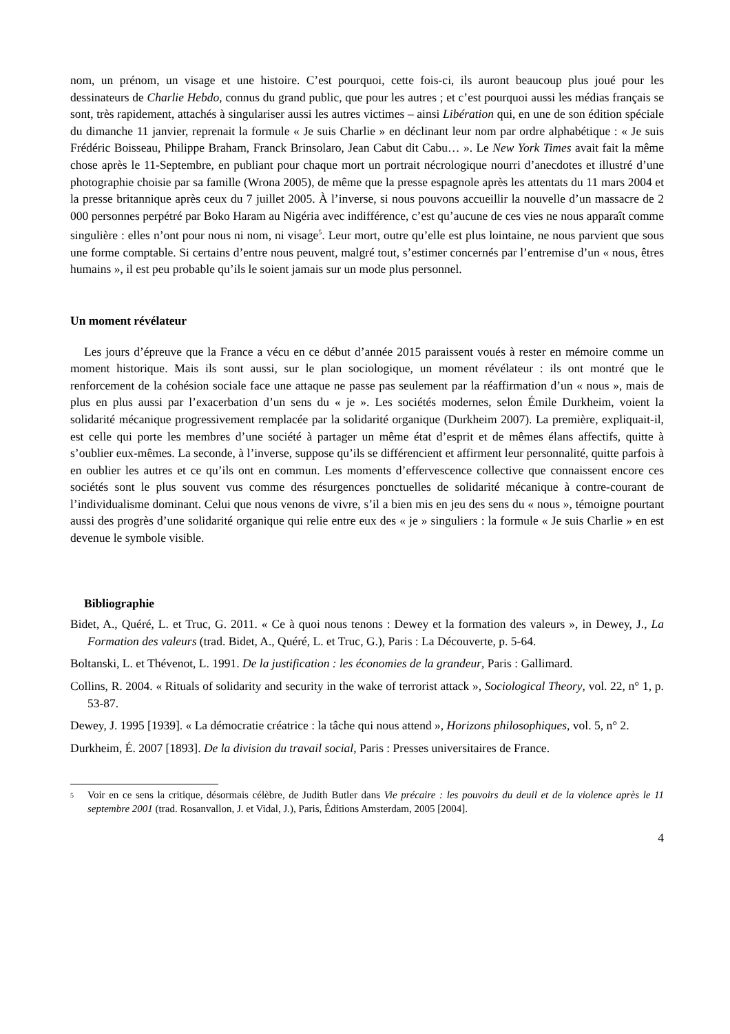nom, un prénom, un visage et une histoire. C’est pourquoi, cette fois-ci, ils auront beaucoup plus joué pour les dessinateurs de Charlie Hebdo, connus du grand public, que pour les autres ; et c’est pourquoi aussi les médias français se sont, très rapidement, attachés à singulariser aussi les autres victimes – ainsi Libération qui, en une de son édition spéciale du dimanche 11 janvier, reprenait la formule « Je suis Charlie » en déclinant leur nom par ordre alphabétique : « Je suis Frédéric Boisseau, Philippe Braham, Franck Brinsolaro, Jean Cabut dit Cabu… ». Le New York Times avait fait la même chose après le 11-Septembre, en publiant pour chaque mort un portrait nécrologique nourri d’anecdotes et illustré d’une photographie choisie par sa famille (Wrona 2005), de même que la presse espagnole après les attentats du 11 mars 2004 et la presse britannique après ceux du 7 juillet 2005. À l’inverse, si nous pouvons accueillir la nouvelle d’un massacre de 2 000 personnes perpétré par Boko Haram au Nigéria avec indifférence, c’est qu’aucune de ces vies ne nous apparaît comme singulière : elles n’ont pour nous ni nom, ni visage<sup>5</sup>. Leur mort, outre qu’elle est plus lointaine, ne nous parvient que sous une forme comptable. Si certains d’entre nous peuvent, malgré tout, s’estimer concernés par l’entremise d’un « nous, êtres humains », il est peu probable qu’ils le soient jamais sur un mode plus personnel.
Un moment révélateur
Les jours d’épreuve que la France a vécu en ce début d’année 2015 paraissent voués à rester en mémoire comme un moment historique. Mais ils sont aussi, sur le plan sociologique, un moment révélateur : ils ont montré que le renforcement de la cohésion sociale face une attaque ne passe pas seulement par la réaffirmation d’un « nous », mais de plus en plus aussi par l’exacerbation d’un sens du « je ». Les sociétés modernes, selon Émile Durkheim, voient la solidarité mécanique progressivement remplacée par la solidarité organique (Durkheim 2007). La première, expliquait-il, est celle qui porte les membres d’une société à partager un même état d’esprit et de mêmes élans affectifs, quitte à s’oublier eux-mêmes. La seconde, à l’inverse, suppose qu’ils se différencient et affirment leur personnalité, quitte parfois à en oublier les autres et ce qu’ils ont en commun. Les moments d’effervescence collective que connaissent encore ces sociétés sont le plus souvent vus comme des résurgences ponctuelles de solidarité mécanique à contre-courant de l’individualisme dominant. Celui que nous venons de vivre, s’il a bien mis en jeu des sens du « nous », témoigne pourtant aussi des progrès d’une solidarité organique qui relie entre eux des « je » singuliers : la formule « Je suis Charlie » en est devenue le symbole visible.
Bibliographie
Bidet, A., Quéré, L. et Truc, G. 2011. « Ce à quoi nous tenons : Dewey et la formation des valeurs », in Dewey, J., La Formation des valeurs (trad. Bidet, A., Quéré, L. et Truc, G.), Paris : La Découverte, p. 5-64.
Boltanski, L. et Thévenot, L. 1991. De la justification : les économies de la grandeur, Paris : Gallimard.
Collins, R. 2004. « Rituals of solidarity and security in the wake of terrorist attack », Sociological Theory, vol. 22, n° 1, p. 53-87.
Dewey, J. 1995 [1939]. « La démocratie créatrice : la tâche qui nous attend », Horizons philosophiques, vol. 5, n° 2.
Durkheim, É. 2007 [1893]. De la division du travail social, Paris : Presses universitaires de France.
5
Voir en ce sens la critique, désormais célèbre, de Judith Butler dans Vie précaire : les pouvoirs du deuil et de la violence après le 11 septembre 2001 (trad. Rosanvallon, J. et Vidal, J.), Paris, Éditions Amsterdam, 2005 [2004].
4